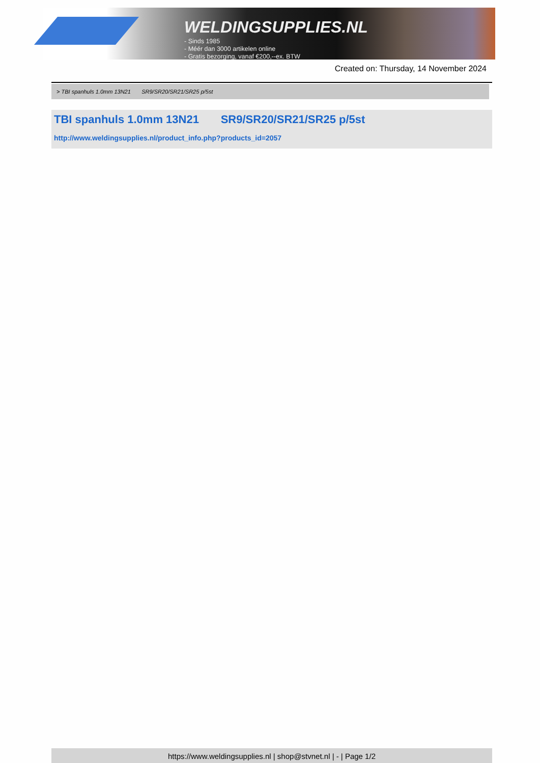WELDINGSUPPLIES.NL
- Sinds 1985
- Méér dan 3000 artikelen online
- Gratis bezorging, vanaf €200,--ex. BTW
Created on: Thursday, 14 November 2024
> TBI spanhuls 1.0mm 13N21 SR9/SR20/SR21/SR25 p/5st
TBI spanhuls 1.0mm 13N21 SR9/SR20/SR21/SR25 p/5st
http://www.weldingsupplies.nl/product_info.php?products_id=2057
https://www.weldingsupplies.nl | shop@stvnet.nl | - | Page 1/2